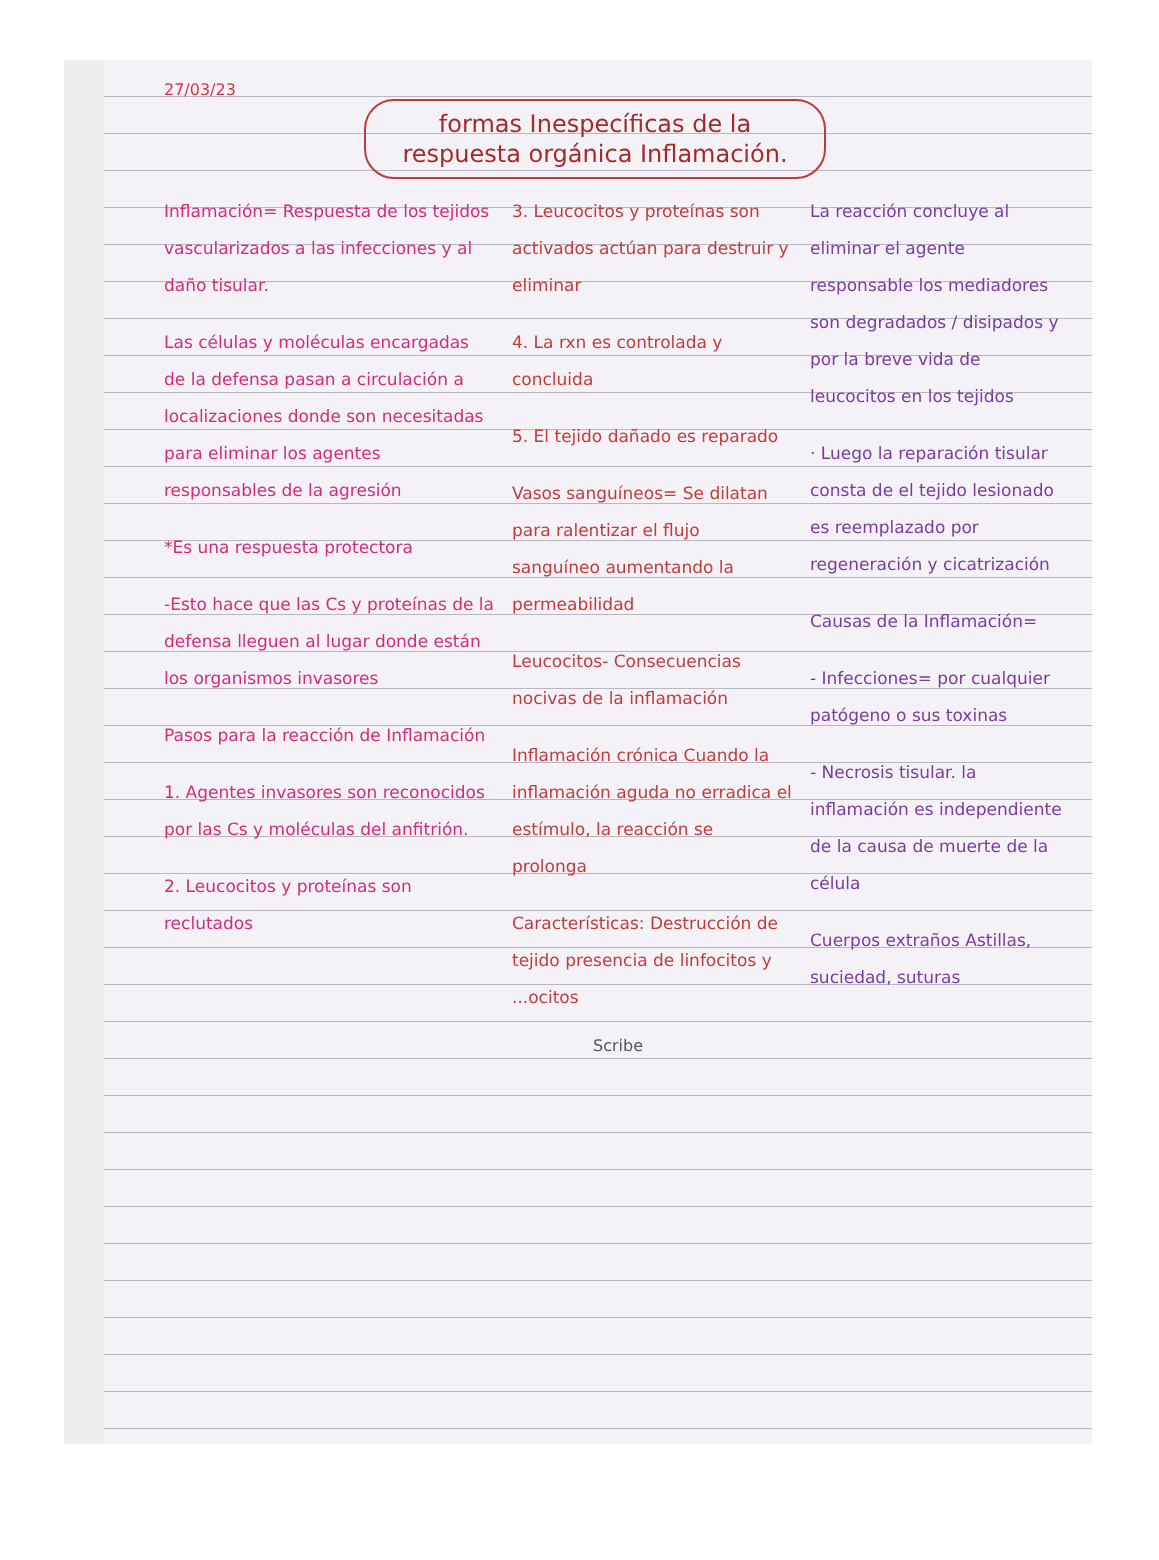27/03/23
formas Inespecíficas de la respuesta orgánica Inflamación.
Inflamación= Respuesta de los tejidos vascularizados a las infecciones y al daño tisular.
Las células y moléculas encargadas de la defensa pasan a circulación a localizaciones donde son necesitadas para eliminar los agentes responsables de la agresión
*Es una respuesta protectora
-Esto hace que las Cs y proteínas de la defensa lleguen al lugar donde están los organismos invasores
Pasos para la reacción de Inflamación
1. Agentes invasores son reconocidos por las Cs y moléculas del anfitrión.
2. Leucocitos y proteínas son reclutados
3. Leucocitos y proteínas son activados actúan para destruir y eliminar
4. La rxn es controlada y concluida
5. El tejido dañado es reparado
Vasos sanguíneos= Se dilatan para ralentizar el flujo sanguíneo aumentando la permeabilidad
Leucocitos- Consecuencias nocivas de la inflamación
Inflamación crónica Cuando la inflamación aguda no erradica el estímulo, la reacción se prolonga
Características: Destrucción de tejido presencia de linfocitos y ...ocitos
La reacción concluye al eliminar el agente responsable los mediadores son degradados / disipados y por la breve vida de leucocitos en los tejidos
· Luego la reparación tisular consta de el tejido lesionado es reemplazado por regeneración y cicatrización
Causas de la Inflamación=
- Infecciones= por cualquier patógeno o sus toxinas
- Necrosis tisular. la inflamación es independiente de la causa de muerte de la célula
Cuerpos extraños Astillas, suciedad, suturas
Scribe